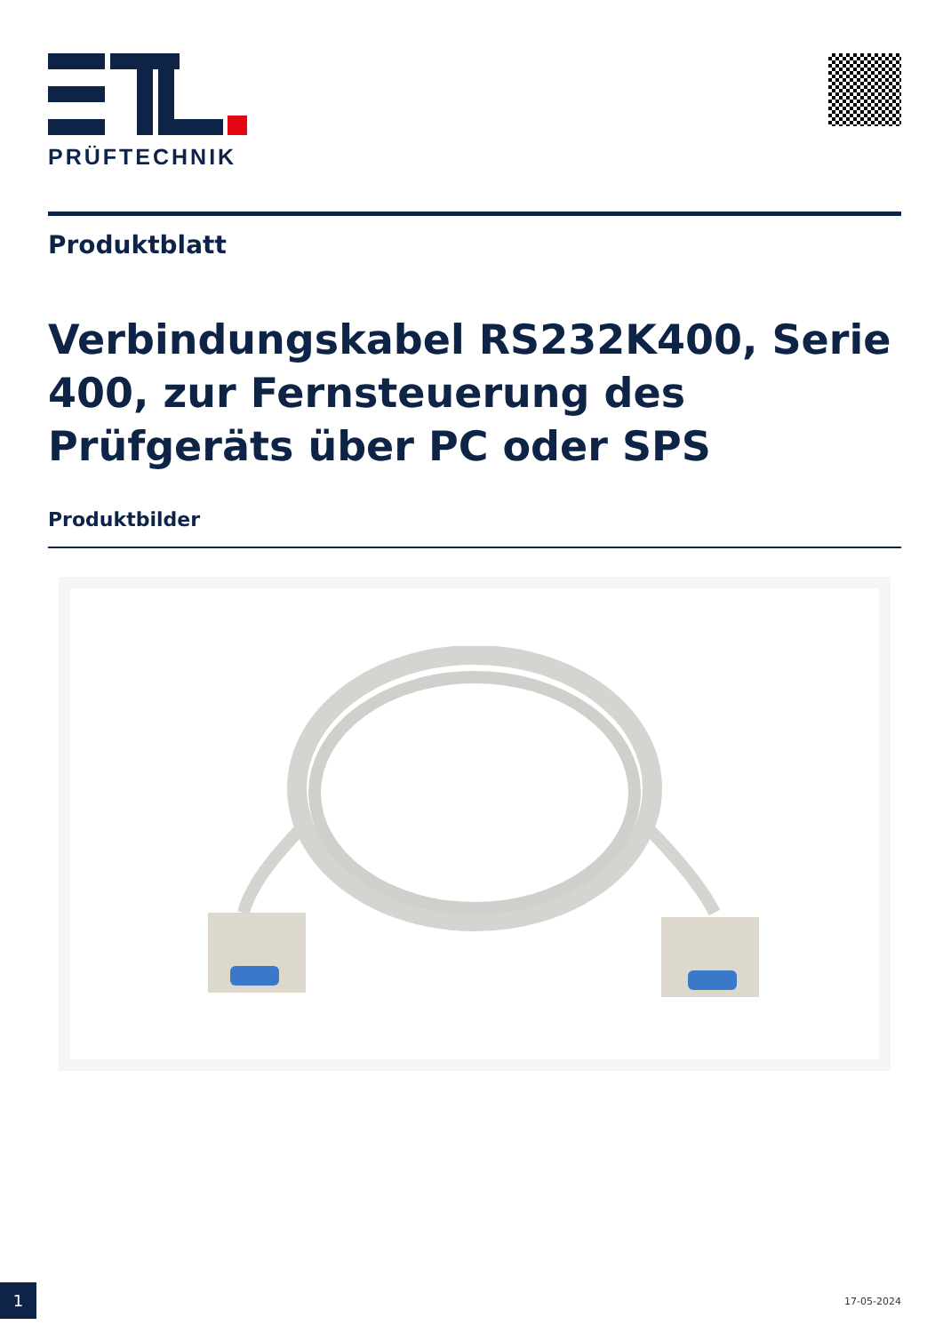PRÜFTECHNIK
Produktblatt
Verbindungskabel RS232K400, Serie 400, zur Fernsteuerung des Prüfgeräts über PC oder SPS
Produktbilder
1
17-05-2024